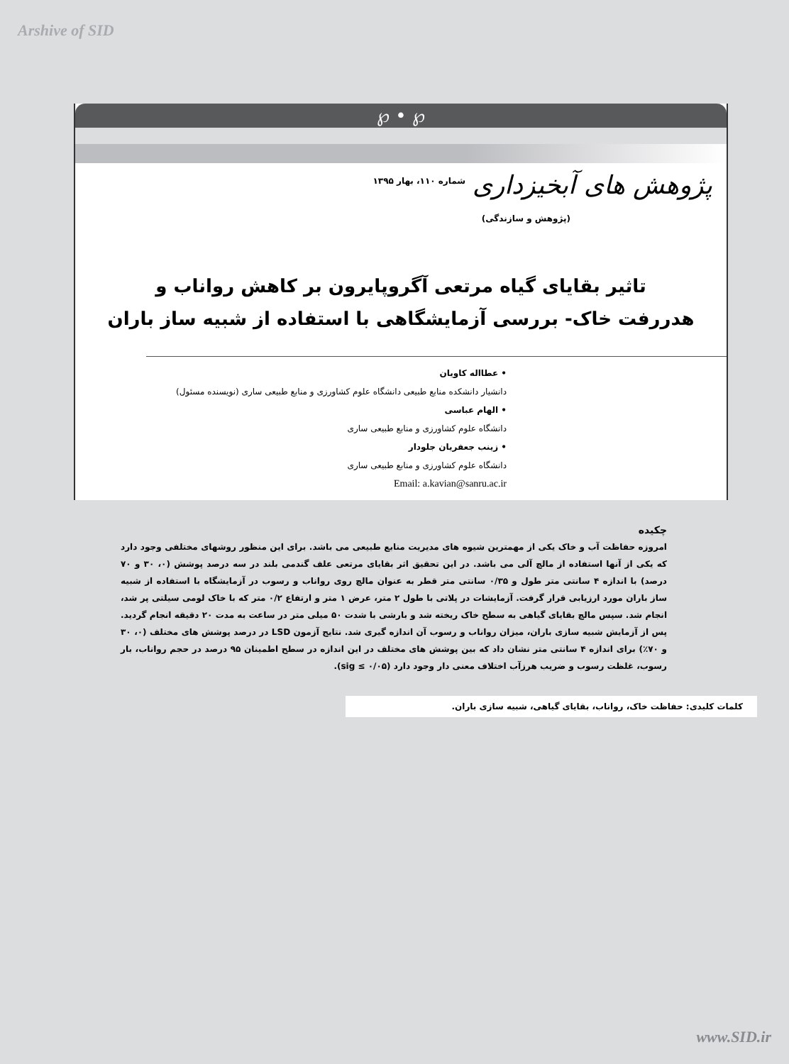Arshive of SID
℘ • ℘
پژوهش های آبخیزداری
شماره ۱۱۰، بهار ۱۳۹۵
(پژوهش و سازندگی)
تاثیر بقایای گیاه مرتعی آگروپایرون بر کاهش رواناب و
هدررفت خاک- بررسی آزمایشگاهی با استفاده از شبیه ساز باران
• عطااله کاویان
دانشیار دانشکده منابع طبیعی دانشگاه علوم کشاورزی و منابع طبیعی ساری (نویسنده مسئول)
• الهام عباسی
دانشگاه علوم کشاورزی و منابع طبیعی ساری
• زینب جعفریان جلودار
دانشگاه علوم کشاورزی و منابع طبیعی ساری
Email: a.kavian@sanru.ac.ir
چکیده
امروزه حفاظت آب و خاک یکی از مهمترین شیوه های مدیریت منابع طبیعی می باشد. برای این منظور روشهای مختلفی وجود دارد که یکی از آنها استفاده از مالچ آلی می باشد. در این تحقیق اثر بقایای مرتعی علف گندمی بلند در سه درصد پوشش (۰، ۳۰ و ۷۰ درصد) با اندازه ۴ سانتی متر طول و ۰/۳۵ سانتی متر قطر به عنوان مالچ روی رواناب و رسوب در آزمایشگاه با استفاده از شبیه ساز باران مورد ارزیابی قرار گرفت. آزمایشات در پلاتی با طول ۲ متر، عرض ۱ متر و ارتفاع ۰/۲ متر که با خاک لومی سیلتی پر شد، انجام شد. سپس مالچ بقایای گیاهی به سطح خاک ریخته شد و بارشی با شدت ۵۰ میلی متر در ساعت به مدت ۲۰ دقیقه انجام گردید. پس از آزمایش شبیه سازی باران، میزان رواناب و رسوب آن اندازه گیری شد. نتایج آزمون LSD در درصد پوشش های مختلف (۰، ۳۰ و ۷۰٪) برای اندازه ۴ سانتی متر نشان داد که بین پوشش های مختلف در این اندازه در سطح اطمینان ۹۵ درصد در حجم رواناب، بار رسوب، غلظت رسوب و ضریب هرزآب اختلاف معنی دار وجود دارد (sig ≤ ۰/۰۵).
کلمات کلیدی: حفاظت خاک، رواناب، بقایای گیاهی، شبیه سازی باران.
www.SID.ir